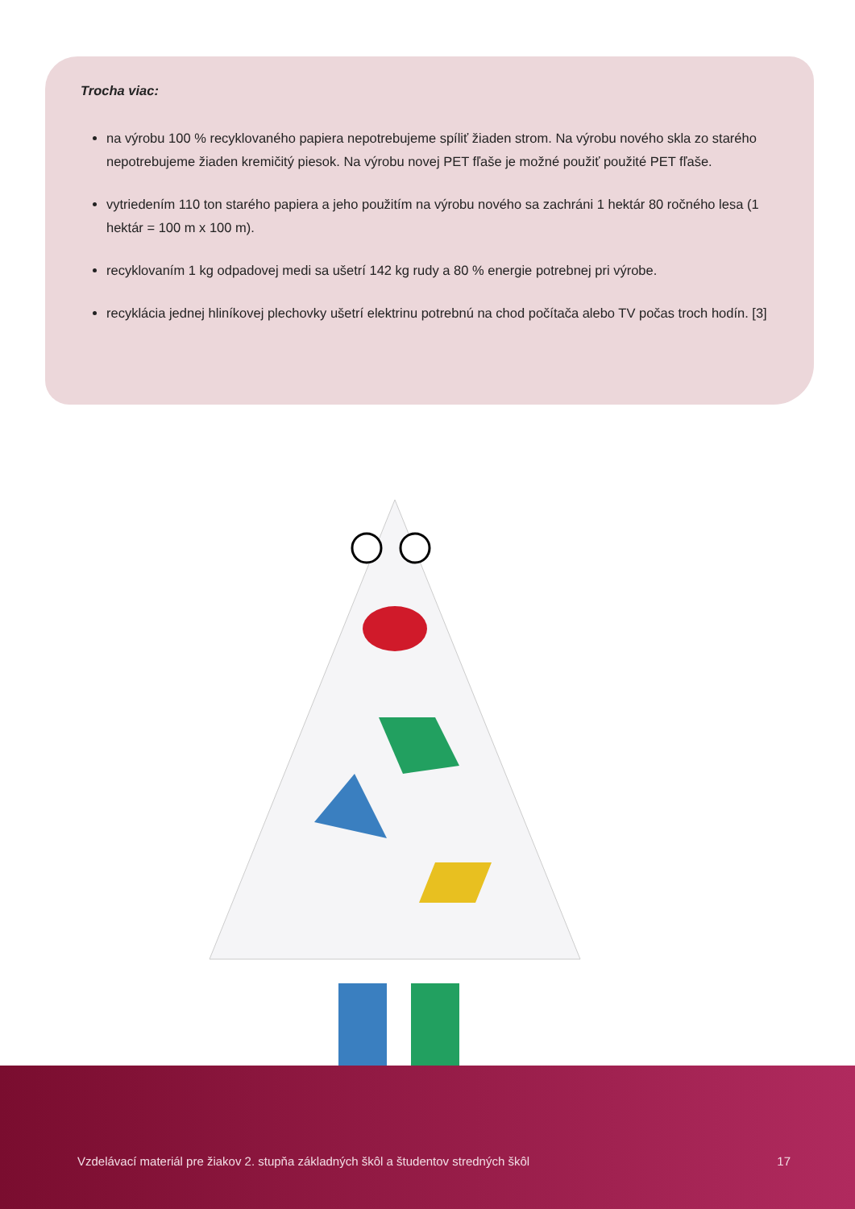Trocha viac:
na výrobu 100 % recyklovaného papiera nepotrebujeme spíliť žiaden strom. Na výrobu nového skla zo starého nepotrebujeme žiaden kremičitý piesok. Na výrobu novej PET fľaše je možné použiť použité PET fľaše.
vytriedením 110 ton starého papiera a jeho použitím na výrobu nového sa zachráni 1 hektár 80 ročného lesa (1 hektár = 100 m x 100 m).
recyklovaním 1 kg odpadovej medi sa ušetrí 142 kg rudy a 80 % energie potrebnej pri výrobe.
recyklácia jednej hliníkovej plechovky ušetrí elektrinu potrebnú na chod počítača alebo TV počas troch hodín. [3]
Vzdelávací materiál pre žiakov 2. stupňa základných škôl a študentov stredných škôl 17